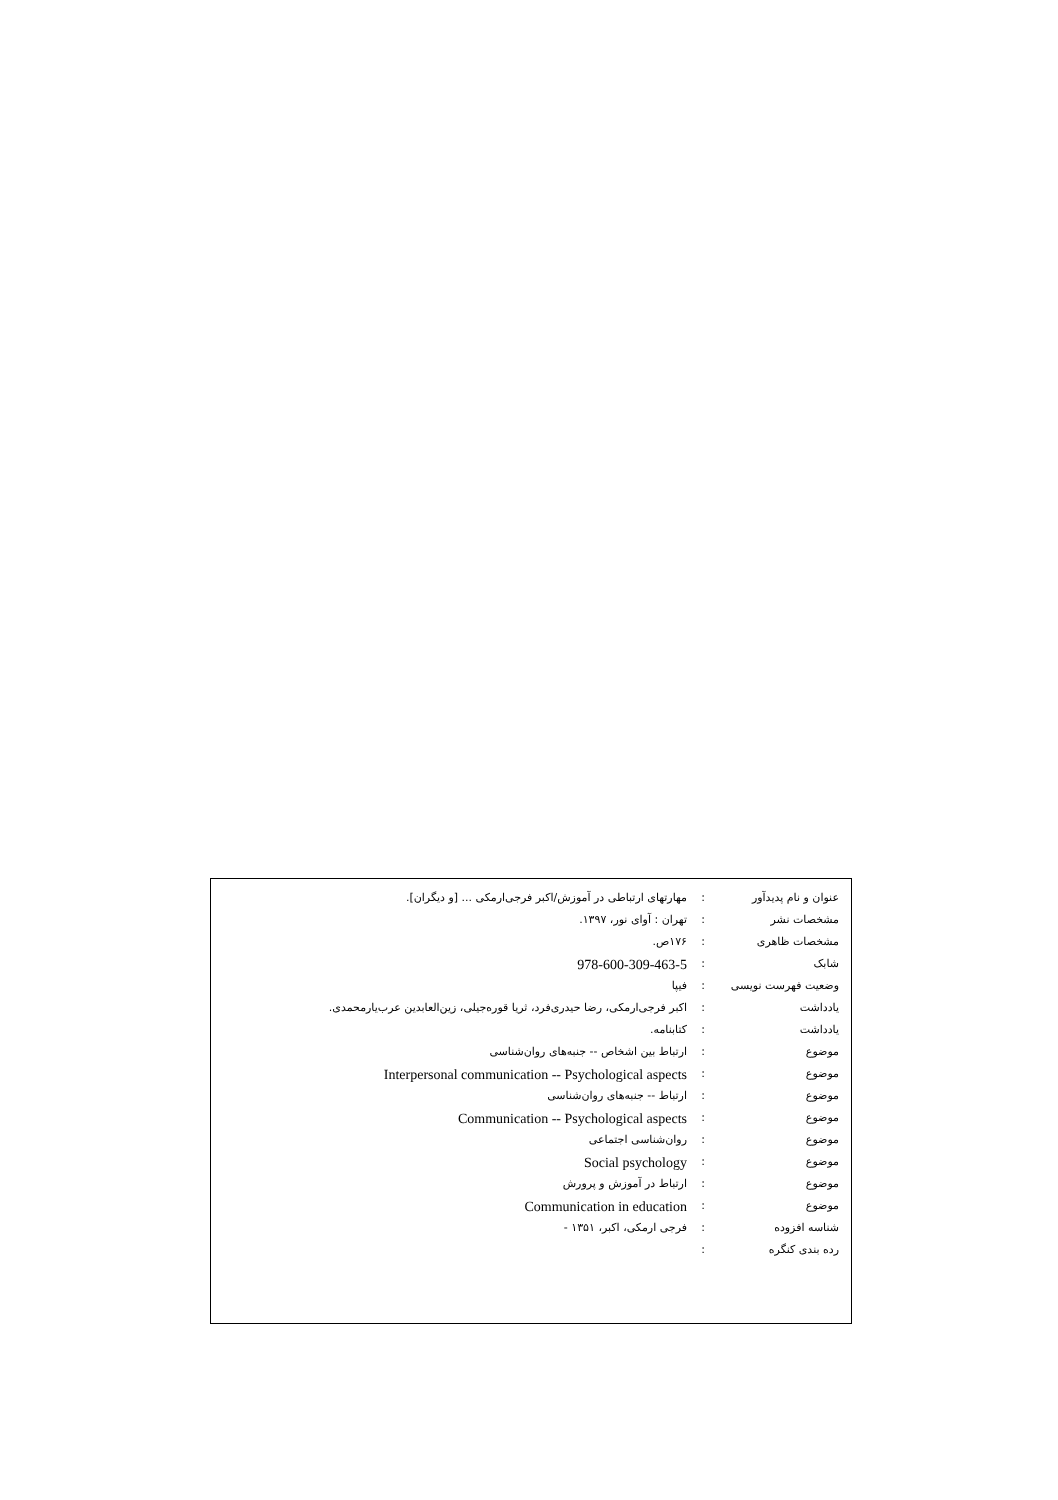| عنوان و نام پدیدآور | : | مهارتهای ارتباطی در آموزش/اکبر فرجی‌ارمکی ... [و دیگران]. |
| مشخصات نشر | : | تهران : آوای نور، ۱۳۹۷. |
| مشخصات ظاهری | : | ۱۷۶ص. |
| شابک | : | 978-600-309-463-5 |
| وضعیت فهرست نویسی | : | فیپا |
| یادداشت | : | اکبر فرجی‌ارمکی، رضا حیدری‌فرد، ثریا قوره‌جیلی، زین‌العابدین عرب‌یارمحمدی. |
| یادداشت | : | کتابنامه. |
| موضوع | : | ارتباط بین اشخاص -- جنبه‌های روان‌شناسی |
| موضوع | : | Interpersonal communication -- Psychological aspects |
| موضوع | : | ارتباط -- جنبه‌های روان‌شناسی |
| موضوع | : | Communication -- Psychological aspects |
| موضوع | : | روان‌شناسی اجتماعی |
| موضوع | : | Social psychology |
| موضوع | : | ارتباط در آموزش و پرورش |
| موضوع | : | Communication in education |
| شناسه افزوده | : | فرجی ارمکی، اکبر، ۱۳۵۱ - |
| رده بندی کنگره | : | |